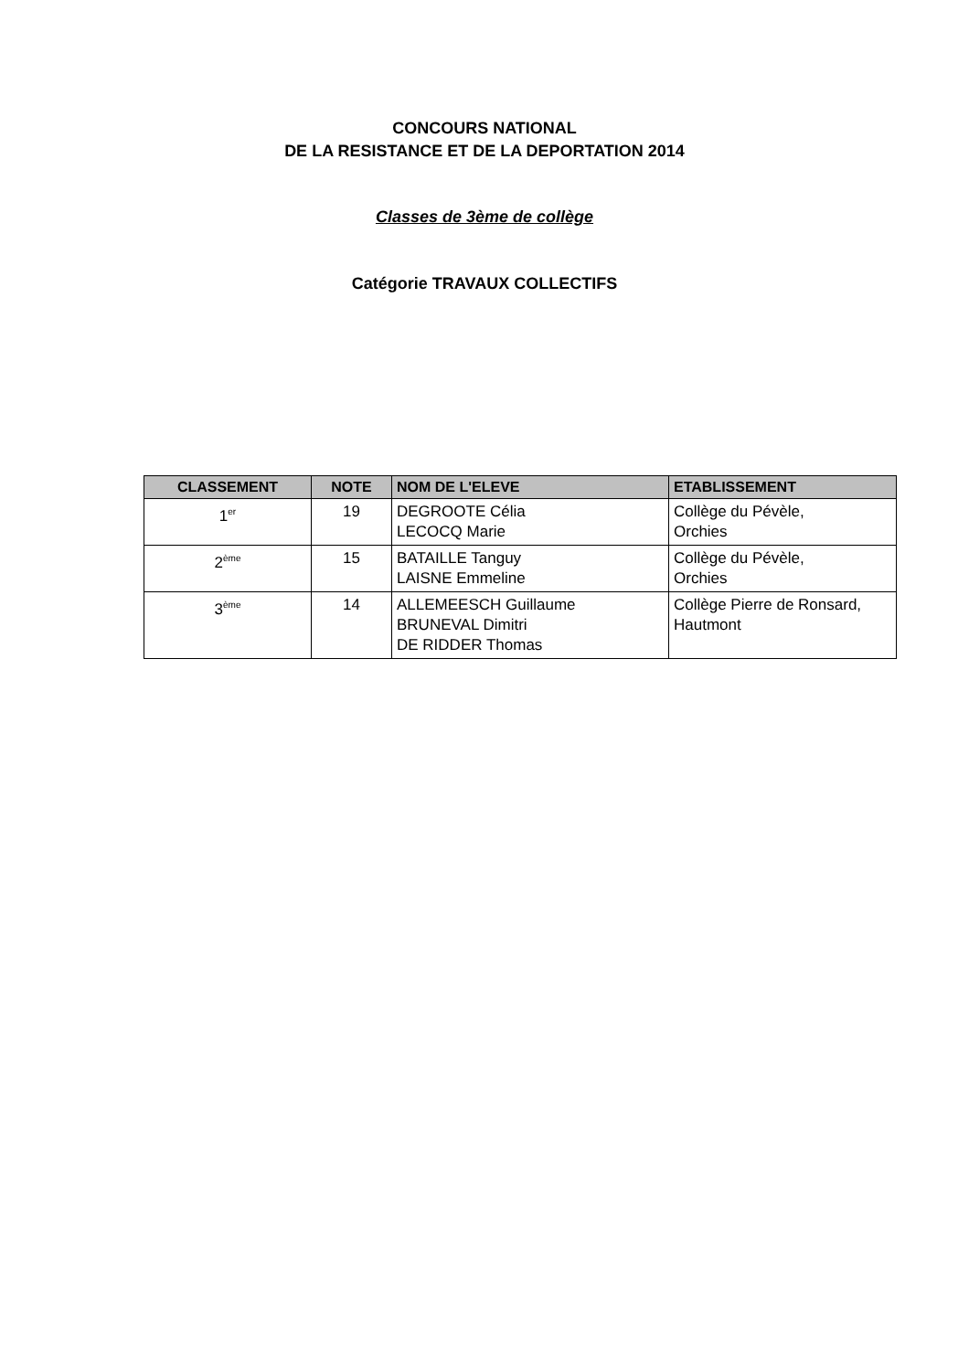CONCOURS NATIONAL
DE LA RESISTANCE ET DE LA DEPORTATION 2014
Classes de 3ème de collège
Catégorie TRAVAUX COLLECTIFS
| CLASSEMENT | NOTE | NOM DE L'ELEVE | ETABLISSEMENT |
| --- | --- | --- | --- |
| 1<sup>er</sup> | 19 | DEGROOTE Célia LECOCQ Marie | Collège du Pévèle, Orchies |
| 2<sup>ème</sup> | 15 | BATAILLE Tanguy LAISNE Emmeline | Collège du Pévèle, Orchies |
| 3<sup>ème</sup> | 14 | ALLEMEESCH Guillaume BRUNEVAL Dimitri DE RIDDER Thomas | Collège Pierre de Ronsard, Hautmont |